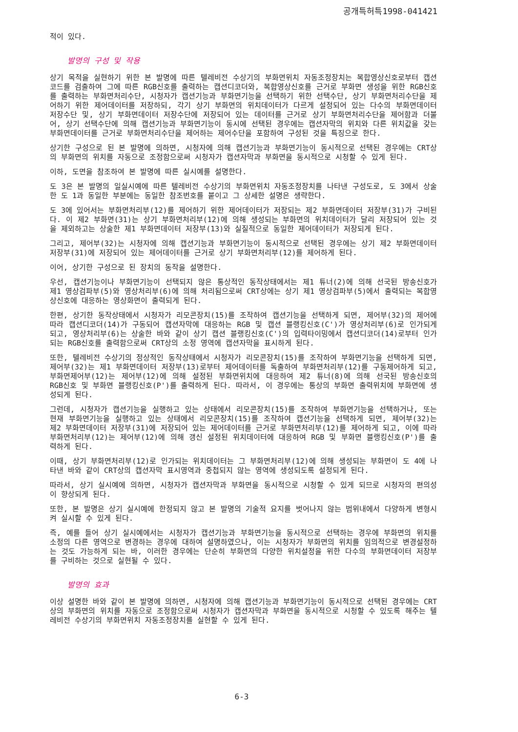공개특허특1998-041421
적이 있다.
발명의 구성 및 작용
상기 목적을 실현하기 위한 본 발명에 따른 텔레비전 수상기의 부화면위치 자동조정장치는 복합영상신호로부터 캡션코드를 검출하여 그에 따른 RGB신호를 출력하는 캡션디코더와, 복합영상신호를 근거로 부화면 생성을 위한 RGB신호를 출력하는 부화면처리수단, 시청자가 캡션기능과 부화면기능을 선택하기 위한 선택수단, 상기 부화면처리수단을 제어하기 위한 제어데이터를 저장하되, 각기 상기 부화면의 위치데이터가 다르게 설정되어 있는 다수의 부화면데이터 저장수단 및, 상기 부화면데이터 저장수단에 저장되어 있는 데이터를 근거로 상기 부화면처리수단을 제어함과 더불어, 상기 선택수단에 의해 캡션기능과 부화면기능이 동시에 선택된 경우에는 캡션자막의 위치와 다른 위치값을 갖는 부화면데이터를 근거로 부화면처리수단을 제어하는 제어수단을 포함하여 구성된 것을 특징으로 한다.
상기한 구성으로 된 본 발명에 의하면, 시청자에 의해 캡션기능과 부화면기능이 동시적으로 선택된 경우에는 CRT상의 부화면의 위치를 자동으로 조정함으로써 시청자가 캡션자막과 부화면을 동시적으로 시청할 수 있게 된다.
이하, 도면을 참조하여 본 발명에 따른 실시예를 설명한다.
도 3은 본 발명의 일실시예에 따른 텔레비전 수상기의 부화면위치 자동조정장치를 나타낸 구성도로, 도 3에서 상술한 도 1과 동일한 부분에는 동일한 참조번호를 붙이고 그 상세한 설명은 생략한다.
도 3에 있어서는 부화면처리부(12)를 제어하기 위한 제어데이터가 저장되는 제2 부화면데이터 저장부(31)가 구비된다. 이 제2 부화면(31)는 상기 부화면처리부(12)에 의해 생성되는 부화면의 위치데이터가 달리 저장되어 있는 것을 제외하고는 상술한 제1 부화면데이터 저장부(13)와 실질적으로 동일한 제어데이터가 저장되게 된다.
그리고, 제어부(32)는 시청자에 의해 캡션기능과 부화면기능이 동시적으로 선택된 경우에는 상기 제2 부화면데이터 저장부(31)에 저장되어 있는 제어데이터를 근거로 상기 부화면처리부(12)를 제어하게 된다.
이어, 상기한 구성으로 된 장치의 동작을 설명한다.
우선, 캡션기능이나 부화면기능이 선택되지 않은 통상적인 동작상태에서는 제1 튜너(2)에 의해 선국된 방송신호가 제1 영상검파부(5)와 영상처리부(6)에 의해 처리됨으로써 CRT상에는 상기 제1 영상검파부(5)에서 출력되는 복합영상신호에 대응하는 영상화면이 출력되게 된다.
한편, 상기한 동작상태에서 시청자가 리모콘장치(15)를 조작하여 캡션기능을 선택하게 되면, 제어부(32)의 제어에 따라 캡션디코더(14)가 구동되어 캡션자막에 대응하는 RGB 및 캡션 블랭킹신호(C')가 영상처리부(6)로 인가되게 되고, 영상처리부(6)는 상술한 바와 같이 상기 캡션 블랭킹신호(C')의 입력타이밍에서 캡션디코더(14)로부터 인가되는 RGB신호를 출력함으로써 CRT상의 소정 영역에 캡션자막을 표시하게 된다.
또한, 텔레비전 수상기의 정상적인 동작상태에서 시청자가 리모콘장치(15)를 조작하여 부화면기능을 선택하게 되면, 제어부(32)는 제1 부화면데이터 저장부(13)로부터 제어데이터를 독출하여 부화면처리부(12)를 구동제어하게 되고, 부화면제어부(12)는 제어부(12)에 의해 설정된 부화면위치에 대응하여 제2 튜너(8)에 의해 선국된 방송신호의 RGB신호 및 부화면 블랭킹신호(P')를 출력하게 된다. 따라서, 이 경우에는 통상의 부화면 출력위치에 부화면에 생성되게 된다.
그런데, 시청자가 캡션기능을 실행하고 있는 상태에서 리모콘장치(15)를 조작하여 부화면기능을 선택하거나, 또는 현재 부화면기능을 실행하고 있는 상태에서 리모콘장치(15)를 조작하여 캡션기능을 선택하게 되면, 제어부(32)는 제2 부화면데이터 저장부(31)에 저장되어 있는 제어데이터를 근거로 부화면처리부(12)를 제어하게 되고, 이에 따라 부화면처리부(12)는 제어부(12)에 의해 갱신 설정된 위치데이터에 대응하여 RGB 및 부화면 블랭킹신호(P')를 출력하게 된다.
이때, 상기 부화면처리부(12)로 인가되는 위치데이터는 그 부화면처리부(12)에 의해 생성되는 부화면이 도 4에 나타낸 바와 같이 CRT상의 캡션자막 표시영역과 중첩되지 않는 영역에 생성되도록 설정되게 된다.
따라서, 상기 실시예에 의하면, 시청자가 캡션자막과 부화면을 동시적으로 시청할 수 있게 되므로 시청자의 편의성이 향상되게 된다.
또한, 본 발명은 상기 실시예에 한정되지 않고 본 발명의 기술적 요지를 벗어나지 않는 범위내에서 다양하게 변형시켜 실시할 수 있게 된다.
즉, 예를 들어 상기 실시예에서는 시청자가 캡션기능과 부화면기능을 동시적으로 선택하는 경우에 부화면의 위치를 소정의 다른 영역으로 변경하는 경우에 대하여 설명하였으나, 이는 시청자가 부화면의 위치를 임의적으로 변경설정하는 것도 가능하게 되는 바, 이러한 경우에는 단순히 부화면의 다양한 위치설정을 위한 다수의 부화면데이터 저장부를 구비하는 것으로 실현될 수 있다.
발명의 효과
이상 설명한 바와 같이 본 발명에 의하면, 시청자에 의해 캡션기능과 부화면기능이 동시적으로 선택된 경우에는 CRT상의 부화면의 위치를 자동으로 조정함으로써 시청자가 캡션자막과 부화면을 동시적으로 시청할 수 있도록 해주는 텔레비전 수상기의 부화면위치 자동조정장치를 실현할 수 있게 된다.
6-3